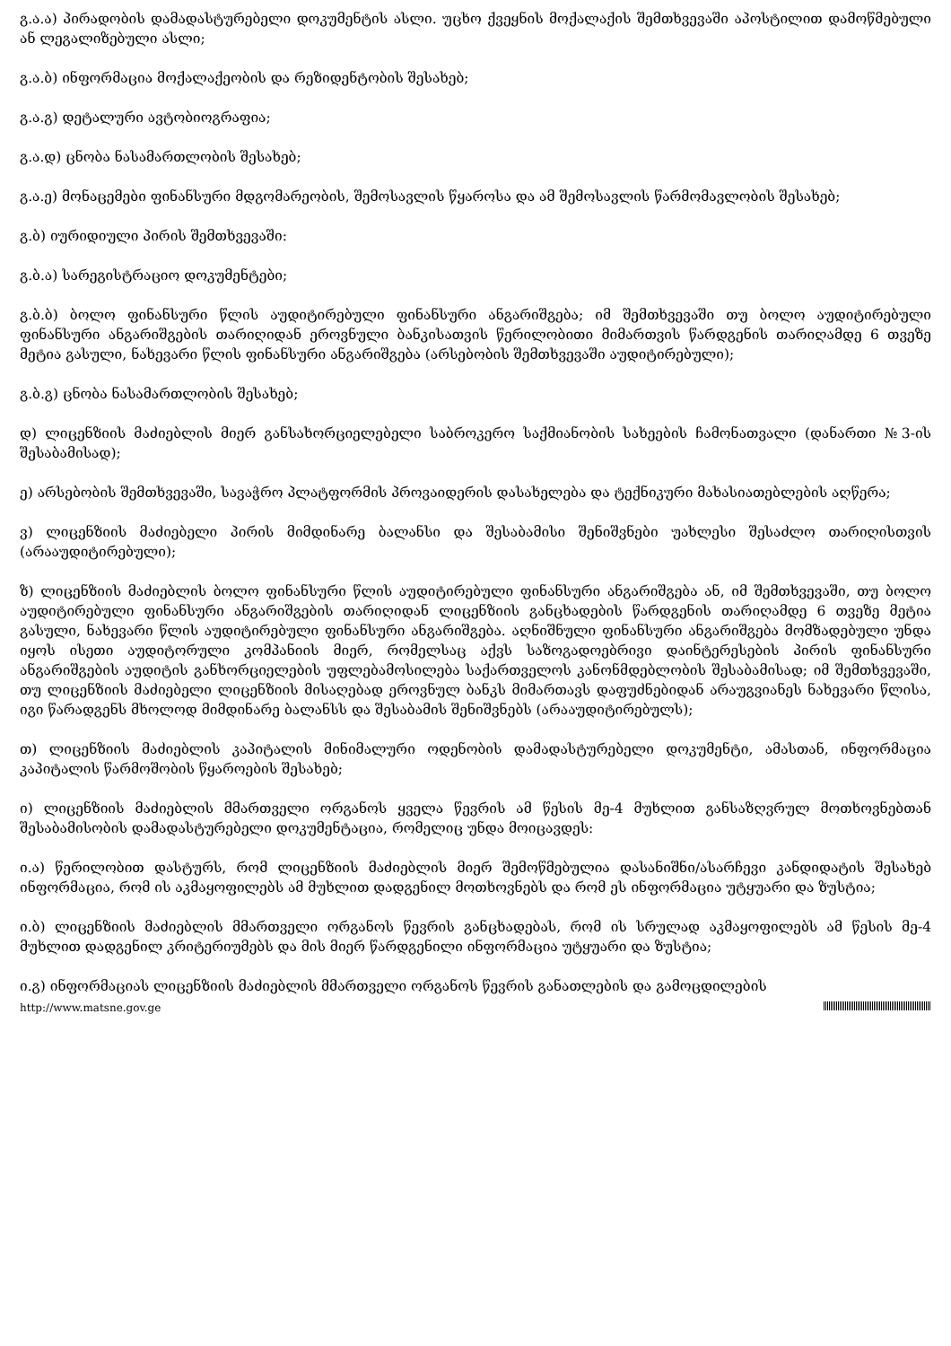გ.ა.ა) პირადობის დამადასტურებელი დოკუმენტის ასლი. უცხო ქვეყნის მოქალაქის შემთხვევაში აპოსტილით დამოწმებული ან ლეგალიზებული ასლი;
გ.ა.ბ) ინფორმაცია მოქალაქეობის და რეზიდენტობის შესახებ;
გ.ა.გ) დეტალური ავტობიოგრაფია;
გ.ა.დ) ცნობა ნასამართლობის შესახებ;
გ.ა.ე) მონაცემები ფინანსური მდგომარეობის, შემოსავლის წყაროსა და ამ შემოსავლის წარმომავლობის შესახებ;
გ.ბ) იურიდიული პირის შემთხვევაში:
გ.ბ.ა) სარეგისტრაციო დოკუმენტები;
გ.ბ.ბ) ბოლო ფინანსური წლის აუდიტირებული ფინანსური ანგარიშგება; იმ შემთხვევაში თუ ბოლო აუდიტირებული ფინანსური ანგარიშგების თარიღიდან ეროვნული ბანკისათვის წერილობითი მიმართვის წარდგენის თარიღამდე 6 თვეზე მეტია გასული, ნახევარი წლის ფინანსური ანგარიშგება (არსებობის შემთხვევაში აუდიტირებული);
გ.ბ.გ) ცნობა ნასამართლობის შესახებ;
დ) ლიცენზიის მაძიებლის მიერ განსახორციელებელი საბროკერო საქმიანობის სახეების ჩამონათვალი (დანართი №3-ის შესაბამისად);
ე) არსებობის შემთხვევაში, სავაჭრო პლატფორმის პროვაიდერის დასახელება და ტექნიკური მახასიათებლების აღწერა;
ვ) ლიცენზიის მაძიებელი პირის მიმდინარე ბალანსი და შესაბამისი შენიშვნები უახლესი შესაძლო თარიღისთვის (არააუდიტირებული);
ზ) ლიცენზიის მაძიებლის ბოლო ფინანსური წლის აუდიტირებული ფინანსური ანგარიშგება ან, იმ შემთხვევაში, თუ ბოლო აუდიტირებული ფინანსური ანგარიშგების თარიღიდან ლიცენზიის განცხადების წარდგენის თარიღამდე 6 თვეზე მეტია გასული, ნახევარი წლის აუდიტირებული ფინანსური ანგარიშგება. აღნიშნული ფინანსური ანგარიშგება მომზადებული უნდა იყოს ისეთი აუდიტორული კომპანიის მიერ, რომელსაც აქვს საზოგადოებრივი დაინტერესების პირის ფინანსური ანგარიშგების აუდიტის განხორციელების უფლებამოსილება საქართველოს კანონმდებლობის შესაბამისად; იმ შემთხვევაში, თუ ლიცენზიის მაძიებელი ლიცენზიის მისაღებად ეროვნულ ბანკს მიმართავს დაფუძნებიდან არაუგვიანეს ნახევარი წლისა, იგი წარადგენს მხოლოდ მიმდინარე ბალანსს და შესაბამის შენიშვნებს (არააუდიტირებულს);
თ) ლიცენზიის მაძიებლის კაპიტალის მინიმალური ოდენობის დამადასტურებელი დოკუმენტი, ამასთან, ინფორმაცია კაპიტალის წარმოშობის წყაროების შესახებ;
ი) ლიცენზიის მაძიებლის მმართველი ორგანოს ყველა წევრის ამ წესის მე-4 მუხლით განსაზღვრულ მოთხოვნებთან შესაბამისობის დამადასტურებელი დოკუმენტაცია, რომელიც უნდა მოიცავდეს:
ი.ა) წერილობით დასტურს, რომ ლიცენზიის მაძიებლის მიერ შემოწმებულია დასანიშნი/ასარჩევი კანდიდატის შესახებ ინფორმაცია, რომ ის აკმაყოფილებს ამ მუხლით დადგენილ მოთხოვნებს და რომ ეს ინფორმაცია უტყუარი და ზუსტია;
ი.ბ) ლიცენზიის მაძიებლის მმართველი ორგანოს წევრის განცხადებას, რომ ის სრულად აკმაყოფილებს ამ წესის მე-4 მუხლით დადგენილ კრიტერიუმებს და მის მიერ წარდგენილი ინფორმაცია უტყუარი და ზუსტია;
ი.გ) ინფორმაციას ლიცენზიის მაძიებლის მმართველი ორგანოს წევრის განათლების და გამოცდილების
http://www.matsne.gov.ge